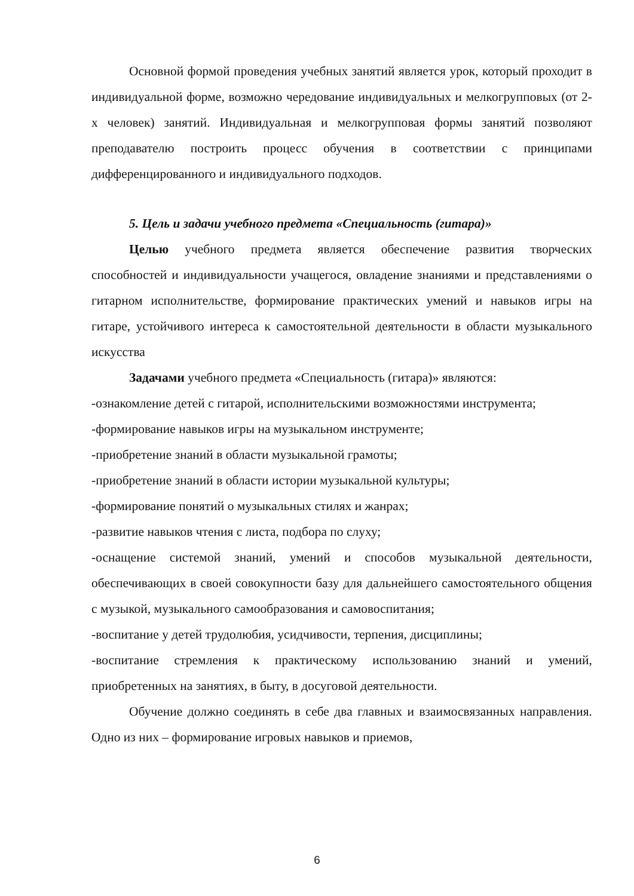Основной формой проведения учебных занятий является урок, который проходит в индивидуальной форме, возможно чередование индивидуальных и мелкогрупповых (от 2-х человек) занятий. Индивидуальная и мелкогрупповая формы занятий позволяют преподавателю построить процесс обучения в соответствии с принципами дифференцированного и индивидуального подходов.
5. Цель и задачи учебного предмета «Специальность (гитара)»
Целью учебного предмета является обеспечение развития творческих способностей и индивидуальности учащегося, овладение знаниями и представлениями о гитарном исполнительстве, формирование практических умений и навыков игры на гитаре, устойчивого интереса к самостоятельной деятельности в области музыкального искусства
Задачами учебного предмета «Специальность (гитара)» являются:
-ознакомление детей с гитарой, исполнительскими возможностями инструмента;
-формирование навыков игры на музыкальном инструменте;
-приобретение знаний в области музыкальной грамоты;
-приобретение знаний в области истории музыкальной культуры;
-формирование понятий о музыкальных стилях и жанрах;
-развитие навыков чтения с листа, подбора по слуху;
-оснащение системой знаний, умений и способов музыкальной деятельности, обеспечивающих в своей совокупности базу для дальнейшего самостоятельного общения с музыкой, музыкального самообразования и самовоспитания;
-воспитание у детей трудолюбия, усидчивости, терпения, дисциплины;
-воспитание стремления к практическому использованию знаний и умений, приобретенных на занятиях, в быту, в досуговой деятельности.
Обучение должно соединять в себе два главных и взаимосвязанных направления. Одно из них – формирование игровых навыков и приемов,
6